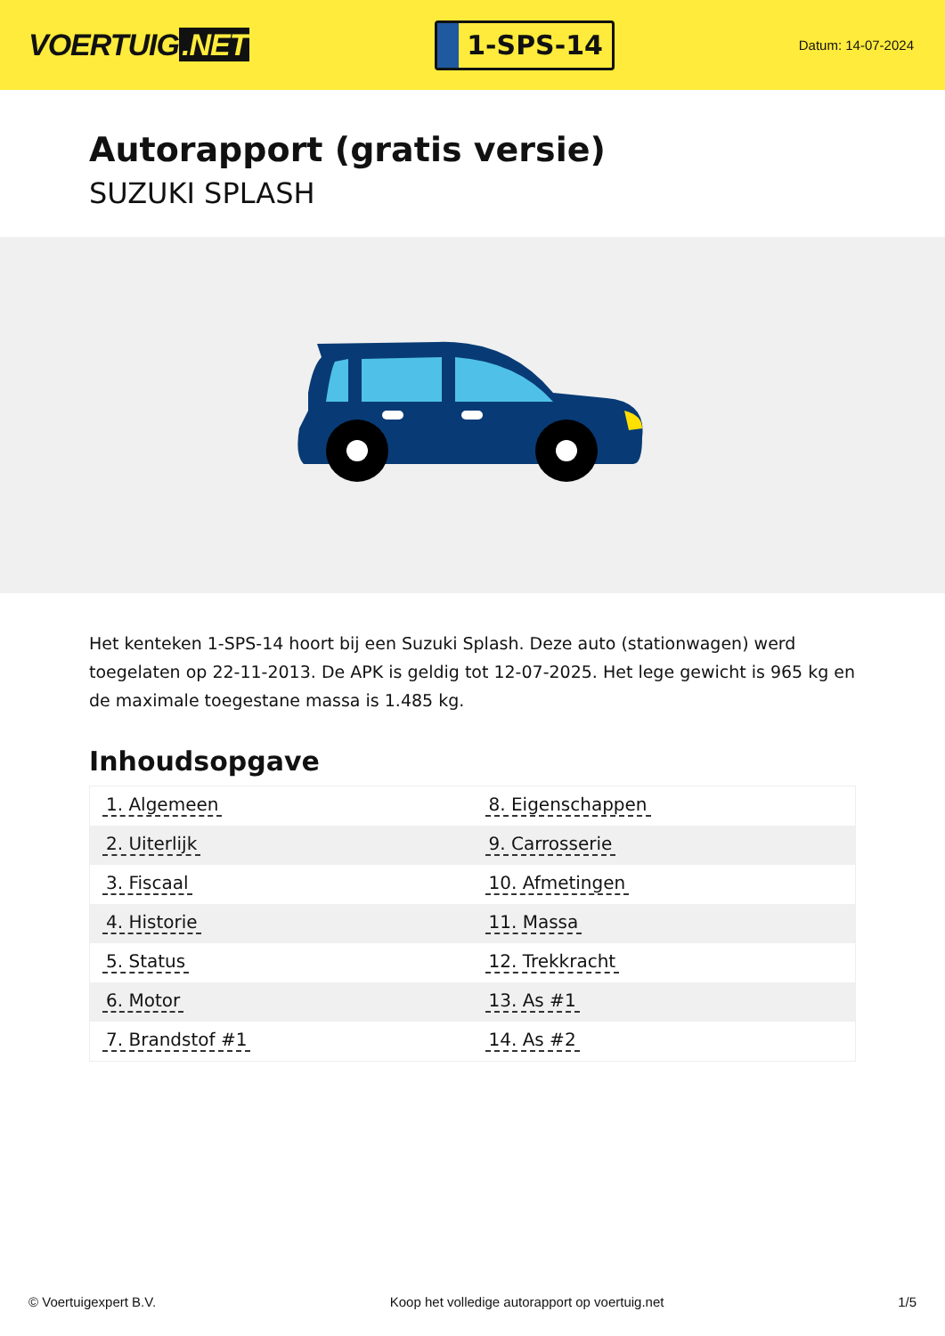VOERTUIG.NET
1-SPS-14
Datum: 14-07-2024
Autorapport (gratis versie)
SUZUKI SPLASH
Het kenteken 1-SPS-14 hoort bij een Suzuki Splash. Deze auto (stationwagen) werd toegelaten op 22-11-2013. De APK is geldig tot 12-07-2025. Het lege gewicht is 965 kg en de maximale toegestane massa is 1.485 kg.
Inhoudsopgave
| 1. Algemeen | 8. Eigenschappen |
| 2. Uiterlijk | 9. Carrosserie |
| 3. Fiscaal | 10. Afmetingen |
| 4. Historie | 11. Massa |
| 5. Status | 12. Trekkracht |
| 6. Motor | 13. As #1 |
| 7. Brandstof #1 | 14. As #2 |
© Voertuigexpert B.V. Koop het volledige autorapport op voertuig.net
1/5